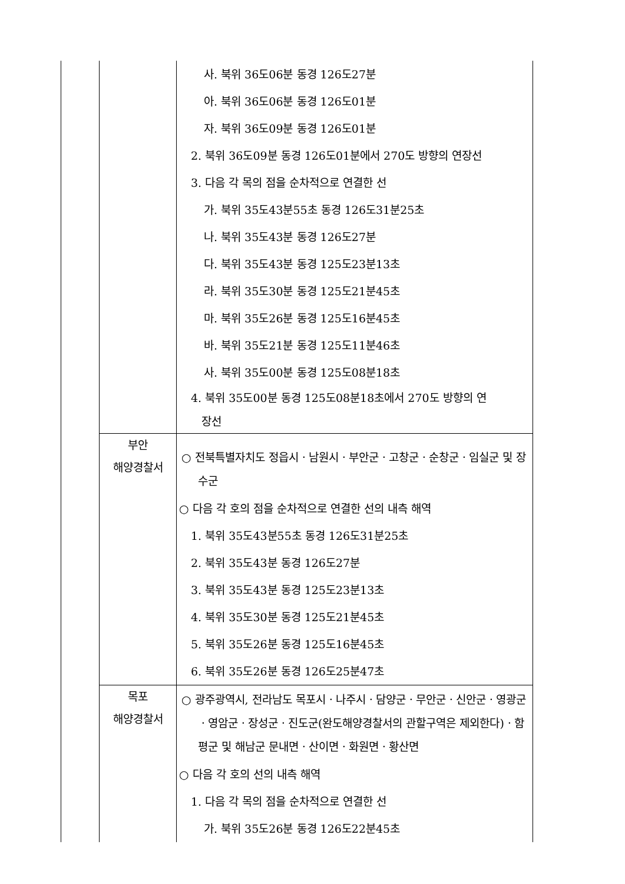| | | 사. 북위 36도06분 동경 126도27분 아. 북위 36도06분 동경 126도01분 자. 북위 36도09분 동경 126도01분 2. 북위 36도09분 동경 126도01분에서 270도 방향의 연장선 3. 다음 각 목의 점을 순차적으로 연결한 선 가. 북위 35도43분55초 동경 126도31분25초 나. 북위 35도43분 동경 126도27분 다. 북위 35도43분 동경 125도23분13초 라. 북위 35도30분 동경 125도21분45초 마. 북위 35도26분 동경 125도16분45초 바. 북위 35도21분 동경 125도11분46초 사. 북위 35도00분 동경 125도08분18초 4. 북위 35도00분 동경 125도08분18초에서 270도 방향의 연 장선 |
| | 부안 해양경찰서 | ○ 전북특별자치도 정읍시ㆍ남원시ㆍ부안군ㆍ고창군ㆍ순창군ㆍ임실군 및 장수군 ○ 다음 각 호의 점을 순차적으로 연결한 선의 내측 해역 1. 북위 35도43분55초 동경 126도31분25초 2. 북위 35도43분 동경 126도27분 3. 북위 35도43분 동경 125도23분13초 4. 북위 35도30분 동경 125도21분45초 5. 북위 35도26분 동경 125도16분45초 6. 북위 35도26분 동경 126도25분47초 |
| | 목포 해양경찰서 | ○ 광주광역시, 전라남도 목포시ㆍ나주시ㆍ담양군ㆍ무안군ㆍ신안군ㆍ영광군ㆍ영암군ㆍ장성군ㆍ진도군(완도해양경찰서의 관할구역은 제외한다)ㆍ함평군 및 해남군 문내면ㆍ산이면ㆍ화원면ㆍ황산면 ○ 다음 각 호의 선의 내측 해역 1. 다음 각 목의 점을 순차적으로 연결한 선 가. 북위 35도26분 동경 126도22분45초 |